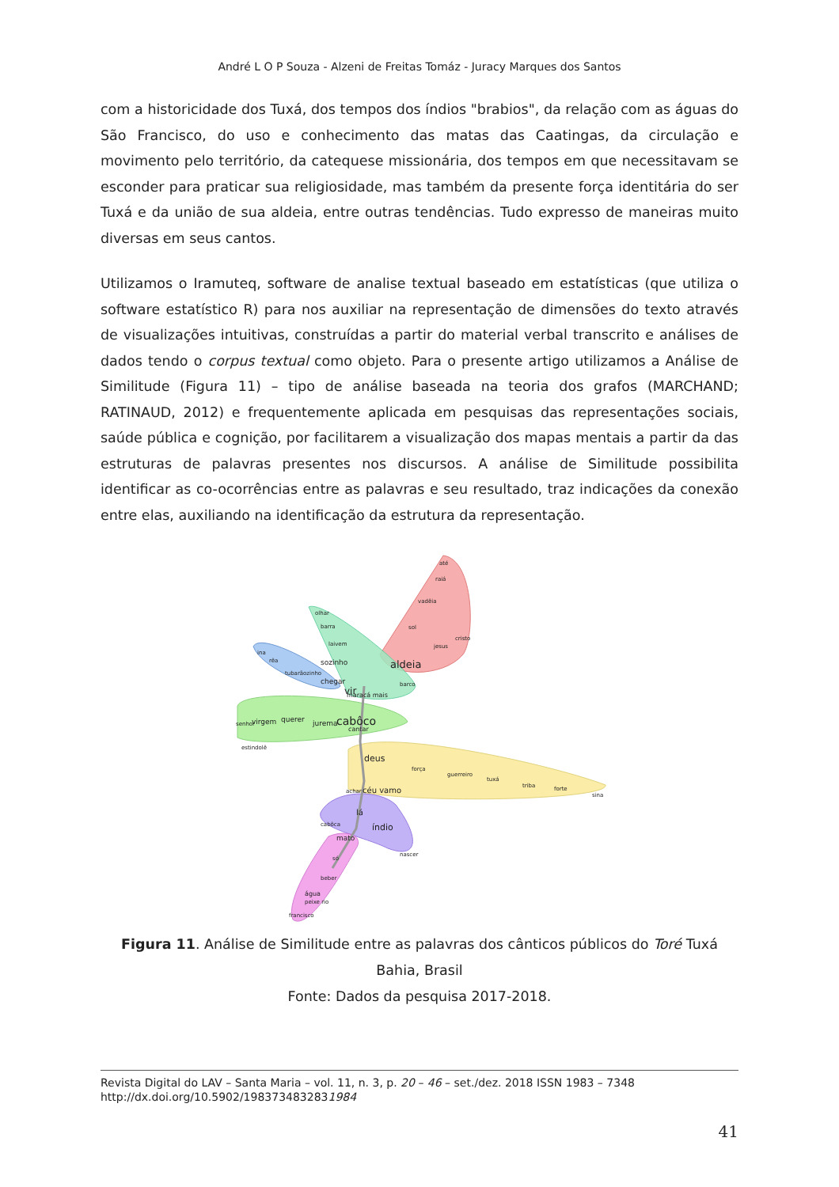André L O P Souza - Alzeni de Freitas Tomáz - Juracy Marques dos Santos
com a historicidade dos Tuxá, dos tempos dos índios "brabios", da relação com as águas do São Francisco, do uso e conhecimento das matas das Caatingas, da circulação e movimento pelo território, da catequese missionária, dos tempos em que necessitavam se esconder para praticar sua religiosidade, mas também da presente força identitária do ser Tuxá e da união de sua aldeia, entre outras tendências. Tudo expresso de maneiras muito diversas em seus cantos.
Utilizamos o Iramuteq, software de analise textual baseado em estatísticas (que utiliza o software estatístico R) para nos auxiliar na representação de dimensões do texto através de visualizações intuitivas, construídas a partir do material verbal transcrito e análises de dados tendo o corpus textual como objeto. Para o presente artigo utilizamos a Análise de Similitude (Figura 11) – tipo de análise baseada na teoria dos grafos (MARCHAND; RATINAUD, 2012) e frequentemente aplicada em pesquisas das representações sociais, saúde pública e cognição, por facilitarem a visualização dos mapas mentais a partir da das estruturas de palavras presentes nos discursos. A análise de Similitude possibilita identificar as co-ocorrências entre as palavras e seu resultado, traz indicações da conexão entre elas, auxiliando na identificação da estrutura da representação.
até
raiá
vadêia
sol
aldeia
jesus
cristo
olhar
barra
laivem
sozinho
vir
maracá mais
barco
ina
rêa
tubarãozinho
chegar
senhor
virgem
querer
jurema
cabôco
cantar
estindolê
deus
força
guerreiro
tuxá
triba
forte
sina
achar
céu vamo
lá
índio
cabôca
nascer
mato
só
beber
água
peixe rio
francisco
Figura 11. Análise de Similitude entre as palavras dos cânticos públicos do Toré Tuxá Bahia, Brasil
Fonte: Dados da pesquisa 2017-2018.
Revista Digital do LAV – Santa Maria – vol. 11, n. 3, p. 20 – 46 – set./dez. 2018 ISSN 1983 – 7348
http://dx.doi.org/10.5902/1983734832831984
41